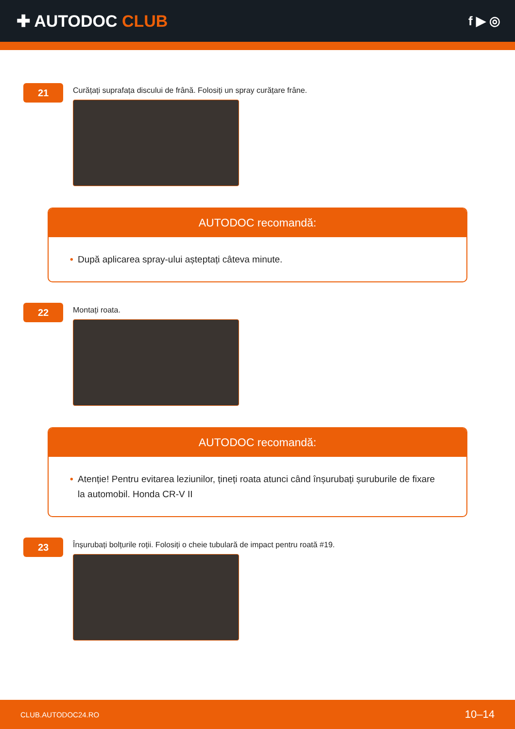✚ AUTODOC CLUB
f ▶ ◎
21
Curățați suprafața discului de frână. Folosiți un spray curățare frâne.
AUTODOC recomandă:
• După aplicarea spray-ului așteptați câteva minute.
22
Montați roata.
AUTODOC recomandă:
• Atenție! Pentru evitarea leziunilor, țineți roata atunci când înșurubați șuruburile de fixare la automobil. Honda CR-V II
23
Înșurubați bolțurile roții. Folosiți o cheie tubulară de impact pentru roată #19.
CLUB.AUTODOC24.RO 10–14